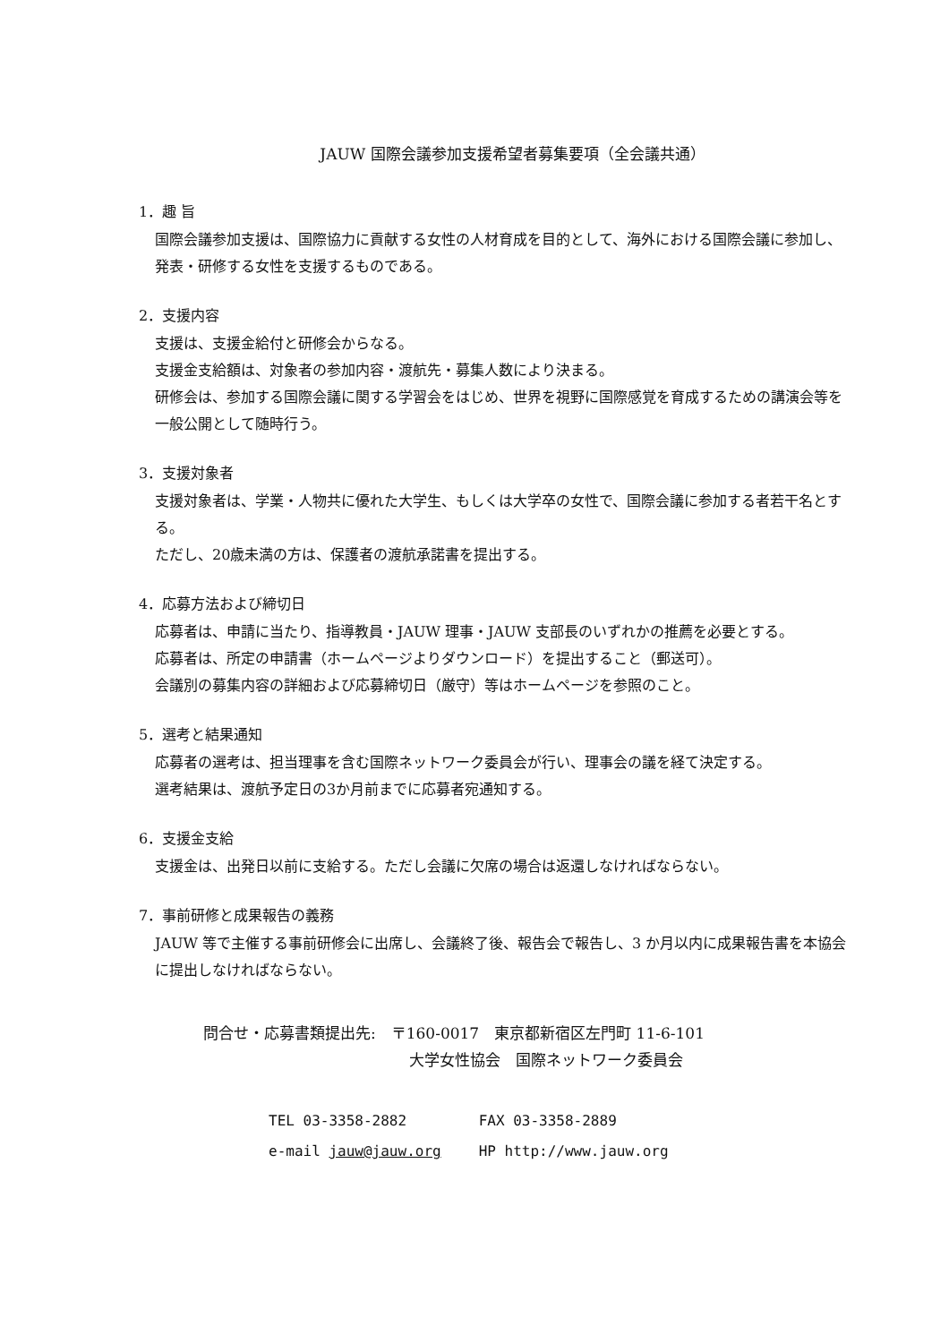JAUW 国際会議参加支援希望者募集要項（全会議共通）
1．趣 旨
国際会議参加支援は、国際協力に貢献する女性の人材育成を目的として、海外における国際会議に参加し、発表・研修する女性を支援するものである。
2．支援内容
支援は、支援金給付と研修会からなる。
支援金支給額は、対象者の参加内容・渡航先・募集人数により決まる。
研修会は、参加する国際会議に関する学習会をはじめ、世界を視野に国際感覚を育成するための講演会等を一般公開として随時行う。
3．支援対象者
支援対象者は、学業・人物共に優れた大学生、もしくは大学卒の女性で、国際会議に参加する者若干名とする。
ただし、20歳未満の方は、保護者の渡航承諾書を提出する。
4．応募方法および締切日
応募者は、申請に当たり、指導教員・JAUW 理事・JAUW 支部長のいずれかの推薦を必要とする。
応募者は、所定の申請書（ホームページよりダウンロード）を提出すること（郵送可）。
会議別の募集内容の詳細および応募締切日（厳守）等はホームページを参照のこと。
5．選考と結果通知
応募者の選考は、担当理事を含む国際ネットワーク委員会が行い、理事会の議を経て決定する。
選考結果は、渡航予定日の3か月前までに応募者宛通知する。
6．支援金支給
支援金は、出発日以前に支給する。ただし会議に欠席の場合は返還しなければならない。
7．事前研修と成果報告の義務
JAUW 等で主催する事前研修会に出席し、会議終了後、報告会で報告し、3 か月以内に成果報告書を本協会に提出しなければならない。
問合せ・応募書類提出先:　〒160-0017　東京都新宿区左門町 11-6-101
大学女性協会　国際ネットワーク委員会
TEL 03-3358-2882 FAX 03-3358-2889
e-mail jauw@jauw.org HP http://www.jauw.org